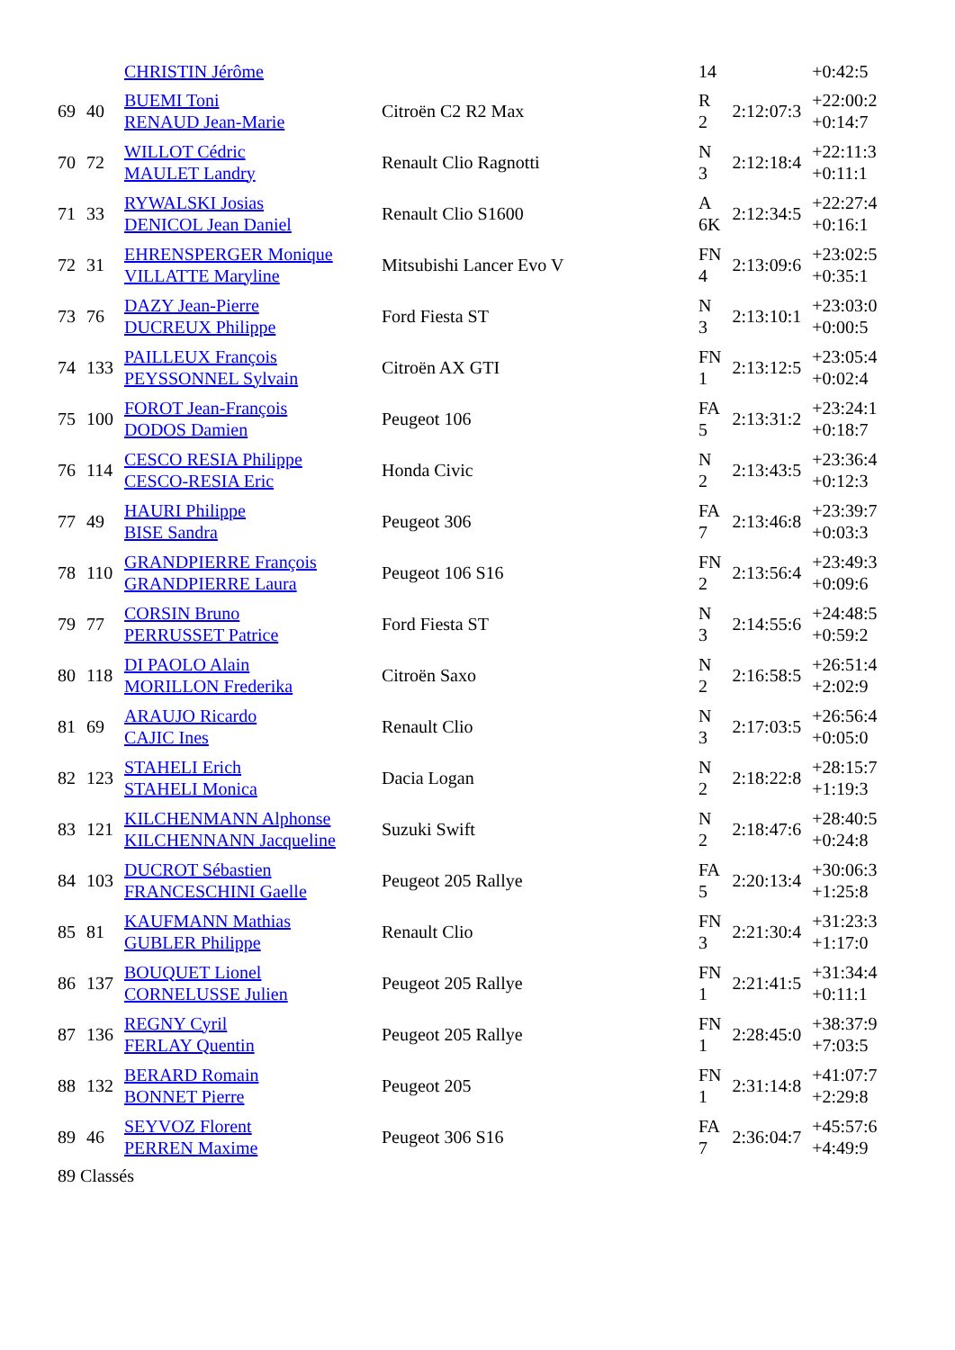| | | CHRISTIN Jérôme | | 14 | | +0:42:5 |
| 69 | 40 | BUEMI Toni RENAUD Jean-Marie | Citroën C2 R2 Max | R 2 | 2:12:07:3 | +22:00:2 +0:14:7 |
| 70 | 72 | WILLOT Cédric MAULET Landry | Renault Clio Ragnotti | N 3 | 2:12:18:4 | +22:11:3 +0:11:1 |
| 71 | 33 | RYWALSKI Josias DENICOL Jean Daniel | Renault Clio S1600 | A 6K | 2:12:34:5 | +22:27:4 +0:16:1 |
| 72 | 31 | EHRENSPERGER Monique VILLATTE Maryline | Mitsubishi Lancer Evo V | FN 4 | 2:13:09:6 | +23:02:5 +0:35:1 |
| 73 | 76 | DAZY Jean-Pierre DUCREUX Philippe | Ford Fiesta ST | N 3 | 2:13:10:1 | +23:03:0 +0:00:5 |
| 74 | 133 | PAILLEUX François PEYSSONNEL Sylvain | Citroën AX GTI | FN 1 | 2:13:12:5 | +23:05:4 +0:02:4 |
| 75 | 100 | FOROT Jean-François DODOS Damien | Peugeot 106 | FA 5 | 2:13:31:2 | +23:24:1 +0:18:7 |
| 76 | 114 | CESCO RESIA Philippe CESCO-RESIA Eric | Honda Civic | N 2 | 2:13:43:5 | +23:36:4 +0:12:3 |
| 77 | 49 | HAURI Philippe BISE Sandra | Peugeot 306 | FA 7 | 2:13:46:8 | +23:39:7 +0:03:3 |
| 78 | 110 | GRANDPIERRE François GRANDPIERRE Laura | Peugeot 106 S16 | FN 2 | 2:13:56:4 | +23:49:3 +0:09:6 |
| 79 | 77 | CORSIN Bruno PERRUSSET Patrice | Ford Fiesta ST | N 3 | 2:14:55:6 | +24:48:5 +0:59:2 |
| 80 | 118 | DI PAOLO Alain MORILLON Frederika | Citroën Saxo | N 2 | 2:16:58:5 | +26:51:4 +2:02:9 |
| 81 | 69 | ARAUJO Ricardo CAJIC Ines | Renault Clio | N 3 | 2:17:03:5 | +26:56:4 +0:05:0 |
| 82 | 123 | STAHELI Erich STAHELI Monica | Dacia Logan | N 2 | 2:18:22:8 | +28:15:7 +1:19:3 |
| 83 | 121 | KILCHENMANN Alphonse KILCHENNANN Jacqueline | Suzuki Swift | N 2 | 2:18:47:6 | +28:40:5 +0:24:8 |
| 84 | 103 | DUCROT Sébastien FRANCESCHINI Gaelle | Peugeot 205 Rallye | FA 5 | 2:20:13:4 | +30:06:3 +1:25:8 |
| 85 | 81 | KAUFMANN Mathias GUBLER Philippe | Renault Clio | FN 3 | 2:21:30:4 | +31:23:3 +1:17:0 |
| 86 | 137 | BOUQUET Lionel CORNELUSSE Julien | Peugeot 205 Rallye | FN 1 | 2:21:41:5 | +31:34:4 +0:11:1 |
| 87 | 136 | REGNY Cyril FERLAY Quentin | Peugeot 205 Rallye | FN 1 | 2:28:45:0 | +38:37:9 +7:03:5 |
| 88 | 132 | BERARD Romain BONNET Pierre | Peugeot 205 | FN 1 | 2:31:14:8 | +41:07:7 +2:29:8 |
| 89 | 46 | SEYVOZ Florent PERREN Maxime | Peugeot 306 S16 | FA 7 | 2:36:04:7 | +45:57:6 +4:49:9 |
| 89 Classés | | | | | | |